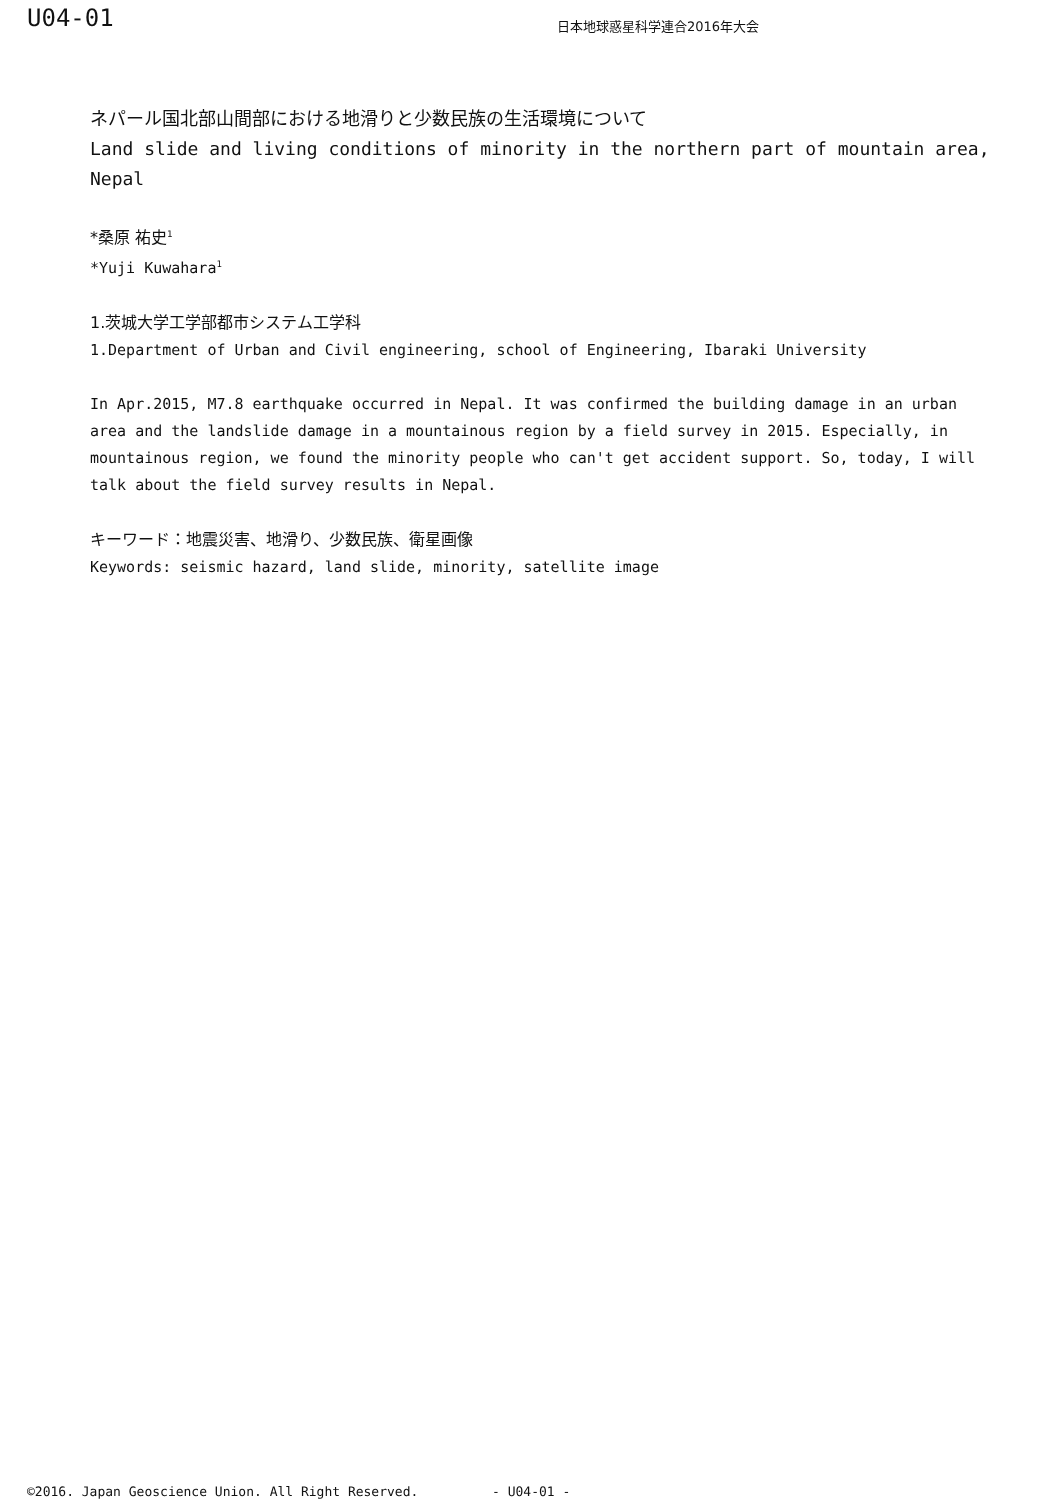U04-01
日本地球惑星科学連合2016年大会
ネパール国北部山間部における地滑りと少数民族の生活環境について
Land slide and living conditions of minority in the northern part of mountain area, Nepal
*桑原 祐史<sup>1</sup>
*Yuji Kuwahara<sup>1</sup>
1.茨城大学工学部都市システム工学科
1.Department of Urban and Civil engineering, school of Engineering, Ibaraki University
In Apr.2015, M7.8 earthquake occurred in Nepal. It was confirmed the building damage in an urban area and the landslide damage in a mountainous region by a field survey in 2015. Especially, in mountainous region, we found the minority people who can't get accident support. So, today, I will talk about the field survey results in Nepal.
キーワード：地震災害、地滑り、少数民族、衛星画像
Keywords: seismic hazard, land slide, minority, satellite image
©2016. Japan Geoscience Union. All Right Reserved. - U04-01 -